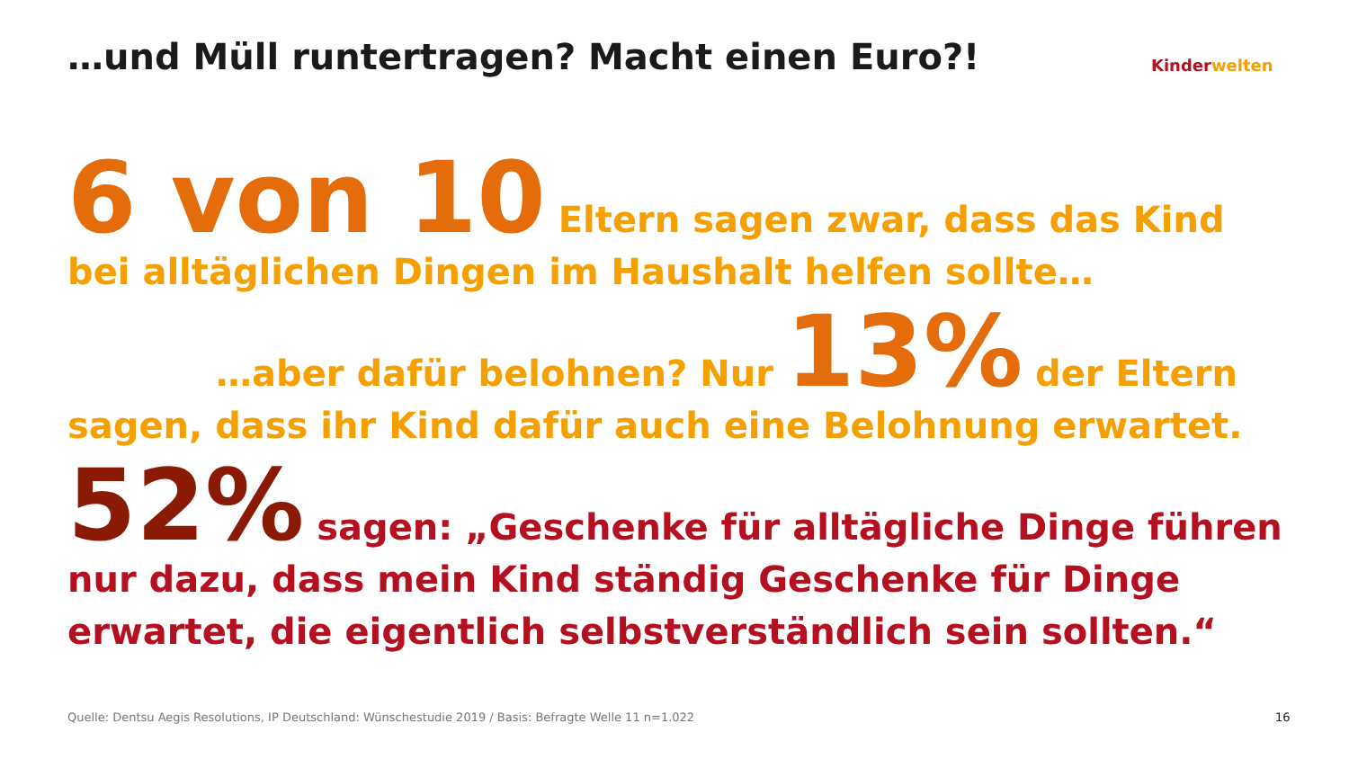…und Müll runtertragen? Macht einen Euro?!
Kinder welten
6 von 10 Eltern sagen zwar, dass das Kind bei alltäglichen Dingen im Haushalt helfen sollte…
…aber dafür belohnen? Nur 13% der Eltern
sagen, dass ihr Kind dafür auch eine Belohnung erwartet.
52% sagen: „Geschenke für alltägliche Dinge führen nur dazu, dass mein Kind ständig Geschenke für Dinge erwartet, die eigentlich selbstverständlich sein sollten.“
Quelle: Dentsu Aegis Resolutions, IP Deutschland: Wünschestudie 2019 / Basis: Befragte Welle 11 n=1.022
16